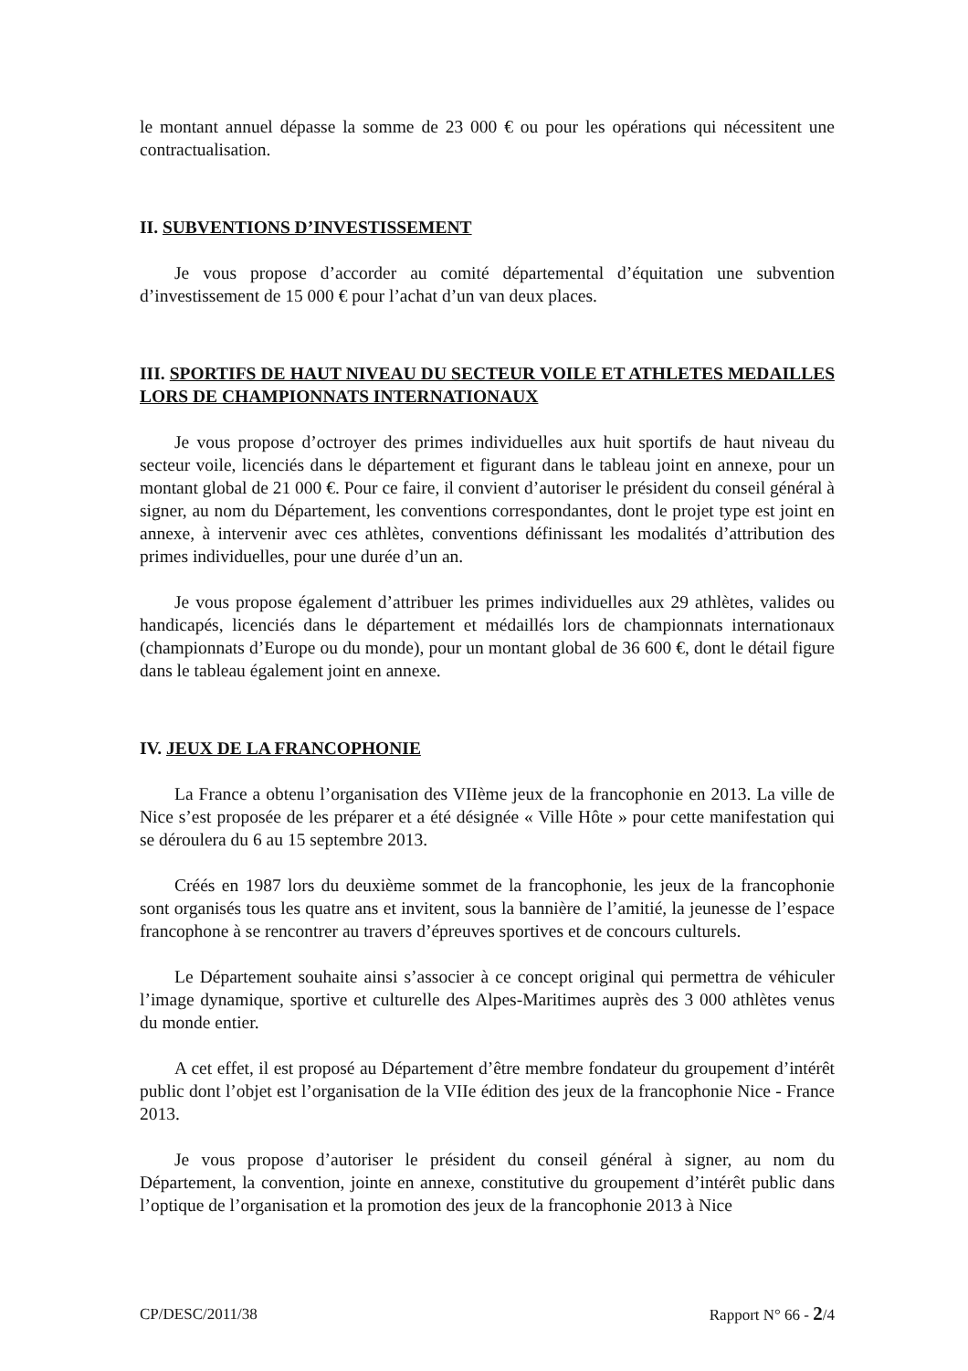le montant annuel dépasse la somme de 23 000 € ou pour les opérations qui nécessitent une contractualisation.
II. SUBVENTIONS D’INVESTISSEMENT
Je vous propose d’accorder au comité départemental d’équitation une subvention d’investissement de 15 000 € pour l’achat d’un van deux places.
III. SPORTIFS DE HAUT NIVEAU DU SECTEUR VOILE ET ATHLETES MEDAILLES LORS DE CHAMPIONNATS INTERNATIONAUX
Je vous propose d’octroyer des primes individuelles aux huit sportifs de haut niveau du secteur voile, licenciés dans le département et figurant dans le tableau joint en annexe, pour un montant global de 21 000 €. Pour ce faire, il convient d’autoriser le président du conseil général à signer, au nom du Département, les conventions correspondantes, dont le projet type est joint en annexe, à intervenir avec ces athlètes, conventions définissant les modalités d’attribution des primes individuelles, pour une durée d’un an.
Je vous propose également d’attribuer les primes individuelles aux 29 athlètes, valides ou handicapés, licenciés dans le département et médaillés lors de championnats internationaux (championnats d’Europe ou du monde), pour un montant global de 36 600 €, dont le détail figure dans le tableau également joint en annexe.
IV. JEUX DE LA FRANCOPHONIE
La France a obtenu l’organisation des VIIème jeux de la francophonie en 2013. La ville de Nice s’est proposée de les préparer et a été désignée « Ville Hôte » pour cette manifestation qui se déroulera du 6 au 15 septembre 2013.
Créés en 1987 lors du deuxième sommet de la francophonie, les jeux de la francophonie sont organisés tous les quatre ans et invitent, sous la bannière de l’amitié, la jeunesse de l’espace francophone à se rencontrer au travers d’épreuves sportives et de concours culturels.
Le Département souhaite ainsi s’associer à ce concept original qui permettra de véhiculer l’image dynamique, sportive et culturelle des Alpes-Maritimes auprès des 3 000 athlètes venus du monde entier.
A cet effet, il est proposé au Département d’être membre fondateur du groupement d’intérêt public dont l’objet est l’organisation de la VIIe édition des jeux de la francophonie Nice - France 2013.
Je vous propose d’autoriser le président du conseil général à signer, au nom du Département, la convention, jointe en annexe, constitutive du groupement d’intérêt public dans l’optique de l’organisation et la promotion des jeux de la francophonie 2013 à Nice
CP/DESC/2011/38 Rapport N° 66 - 2/4